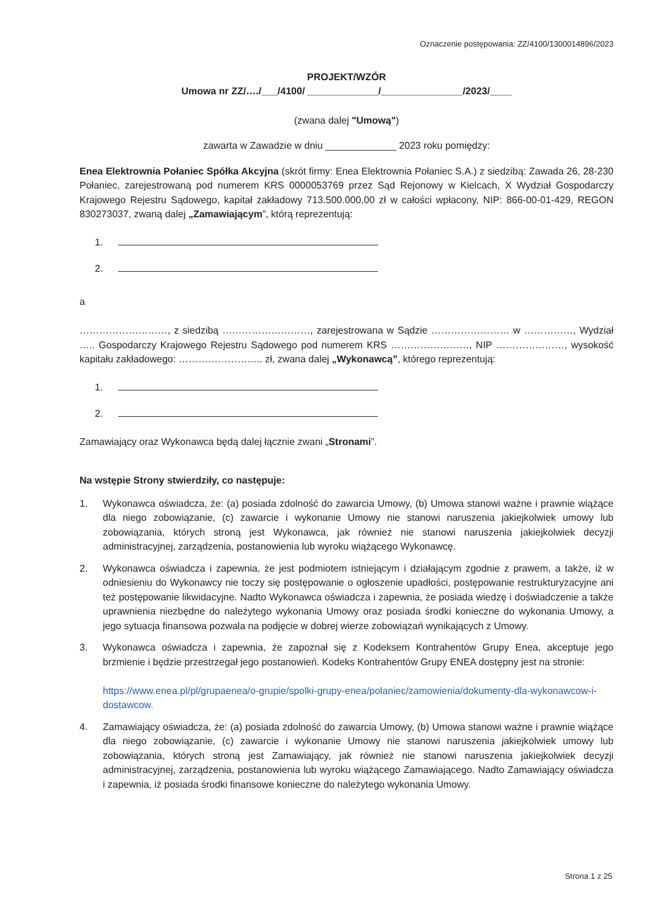Oznaczenie postępowania: ZZ/4100/1300014896/2023
PROJEKT/WZÓR
Umowa nr ZZ/…./___/4100/ _____________/_______________/2023/____
(zwana dalej "Umową")
zawarta w Zawadzie w dniu _____________ 2023 roku pomiędzy:
Enea Elektrownia Połaniec Spółka Akcyjna (skrót firmy: Enea Elektrownia Połaniec S.A.) z siedzibą: Zawada 26, 28-230 Połaniec, zarejestrowaną pod numerem KRS 0000053769 przez Sąd Rejonowy w Kielcach, X Wydział Gospodarczy Krajowego Rejestru Sądowego, kapitał zakładowy 713.500.000,00 zł w całości wpłacony, NIP: 866-00-01-429, REGON 830273037, zwaną dalej „Zamawiającym”, którą reprezentują:
1.
2.
a
………………………, z siedzibą ………………………, zarejestrowana w Sądzie …………………… w ……………, Wydział ….. Gospodarczy Krajowego Rejestru Sądowego pod numerem KRS ……………………, NIP …………………, wysokość kapitału zakładowego: …………………….. zł, zwana dalej „Wykonawcą”, którego reprezentują:
1.
2.
Zamawiający oraz Wykonawca będą dalej łącznie zwani „Stronami”.
Na wstępie Strony stwierdziły, co następuje:
1. Wykonawca oświadcza, że: (a) posiada zdolność do zawarcia Umowy, (b) Umowa stanowi ważne i prawnie wiążące dla niego zobowiązanie, (c) zawarcie i wykonanie Umowy nie stanowi naruszenia jakiejkolwiek umowy lub zobowiązania, których stroną jest Wykonawca, jak również nie stanowi naruszenia jakiejkolwiek decyzji administracyjnej, zarządzenia, postanowienia lub wyroku wiążącego Wykonawcę.
2. Wykonawca oświadcza i zapewnia, że jest podmiotem istniejącym i działającym zgodnie z prawem, a także, iż w odniesieniu do Wykonawcy nie toczy się postępowanie o ogłoszenie upadłości, postępowanie restrukturyzacyjne ani też postępowanie likwidacyjne. Nadto Wykonawca oświadcza i zapewnia, że posiada wiedzę i doświadczenie a także uprawnienia niezbędne do należytego wykonania Umowy oraz posiada środki konieczne do wykonania Umowy, a jego sytuacja finansowa pozwala na podjęcie w dobrej wierze zobowiązań wynikających z Umowy.
3. Wykonawca oświadcza i zapewnia, że zapoznał się z Kodeksem Kontrahentów Grupy Enea, akceptuje jego brzmienie i będzie przestrzegał jego postanowień. Kodeks Kontrahentów Grupy ENEA dostępny jest na stronie:
https://www.enea.pl/pl/grupaenea/o-grupie/spolki-grupy-enea/polaniec/zamowienia/dokumenty-dla-wykonawcow-i-dostawcow.
4. Zamawiający oświadcza, że: (a) posiada zdolność do zawarcia Umowy, (b) Umowa stanowi ważne i prawnie wiążące dla niego zobowiązanie, (c) zawarcie i wykonanie Umowy nie stanowi naruszenia jakiejkolwiek umowy lub zobowiązania, których stroną jest Zamawiający, jak również nie stanowi naruszenia jakiejkolwiek decyzji administracyjnej, zarządzenia, postanowienia lub wyroku wiążącego Zamawiającego. Nadto Zamawiający oświadcza i zapewnia, iż posiada środki finansowe konieczne do należytego wykonania Umowy.
Strona 1 z 25